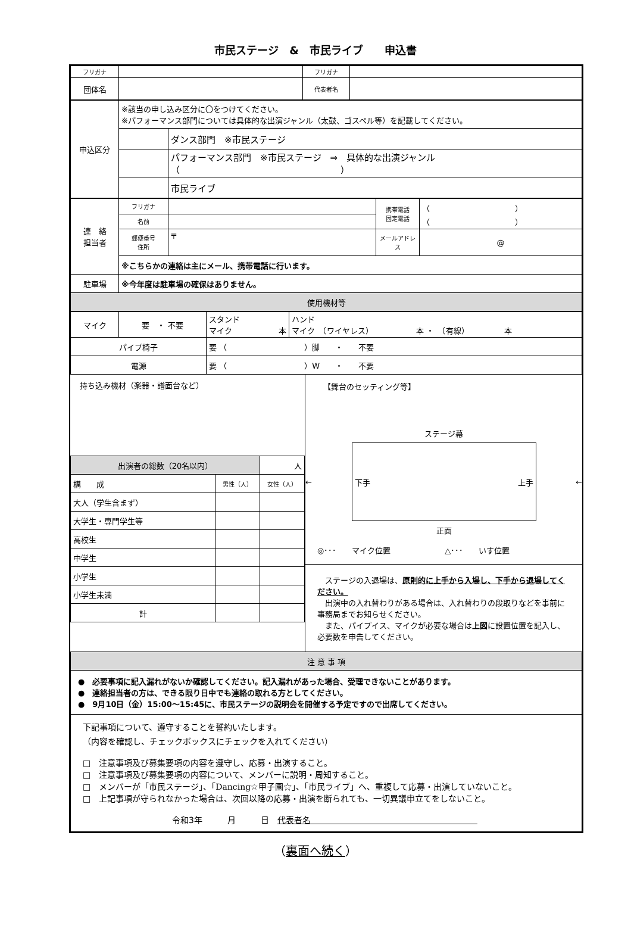市民ステージ　&　市民ライブ　　申込書
| フリガナ | | フリガナ | |
| 団体名 | | 代表者名 | |
| 申込区分 | ※該当の申し込み区分に〇をつけてください。 ※パフォーマンス部門については具体的な出演ジャンル（太鼓、ゴスペル等）を記載してください。 | |
| | | ダンス部門 ※市民ステージ |
| | | パフォーマンス部門 ※市民ステージ ⇒ 具体的な出演ジャンル（ ） |
| | | 市民ライブ |
| 連 絡 担当者 | フリガナ | | 携帯電話 固定電話 | （ ） （ ） |
| | 名前 | | | |
| | 郵便番号 住所 | 〒 | メールアドレス | @ |
| | ※こちらかの連絡は主にメール、携帯電話に行います。 | | | |
| 駐車場 | ※今年度は駐車場の確保はありません。 | | | |
| 使用機材等 | | | | |
| マイク | 要 ・ 不要 | スタンド マイク 本 | ハンド マイク （ワイヤレス） 本 ・ （有線） 本 |
| パイプ椅子 | | 要 （ ）脚 ・ 不要 | |
| 電源 | | 要 （ ）W ・ 不要 | |
持ち込み機材（楽器・譜面台など）
| 出演者の総数（20名以内） | | 人 |
| 構 成 | 男性（人） | 女性（人） |
| 大人（学生含まず） | | |
| 大学生・専門学生等 | | |
| 高校生 | | |
| 中学生 | | |
| 小学生 | | |
| 小学生未満 | | |
| 計 | | |
【舞台のセッティング等】
ステージ幕
←
下手 上手
←
正面
◎･･･　　マイク位置　　　　　　　△･･･　　いす位置
　ステージの入退場は、原則的に上手から入場し、下手から退場してください。
　出演中の入れ替わりがある場合は、入れ替わりの段取りなどを事前に事務局までお知らせください。
　また、パイプイス、マイクが必要な場合は上図に設置位置を記入し、必要数を申告してください。
| 注 意 事 項 |
| ● 必要事項に記入漏れがないか確認してください。記入漏れがあった場合、受理できないことがあります。 ● 連絡担当者の方は、できる限り日中でも連絡の取れる方としてください。 ● 9月10日（金）15:00～15:45に、市民ステージの説明会を開催する予定ですので出席してください。 |
| 下記事項について、遵守することを誓約いたします。 （内容を確認し、チェックボックスにチェックを入れてください） □ 注意事項及び募集要項の内容を遵守し、応募・出演すること。 □ 注意事項及び募集要項の内容について、メンバーに説明・周知すること。 □ メンバーが「市民ステージ」、「Dancing☆甲子園☆」、「市民ライブ」へ、重複して応募・出演していないこと。 □ 上記事項が守られなかった場合は、次回以降の応募・出演を断られても、一切異議申立てをしないこと。 令和3年 月 日 代表者名 |
（裏面へ続く）